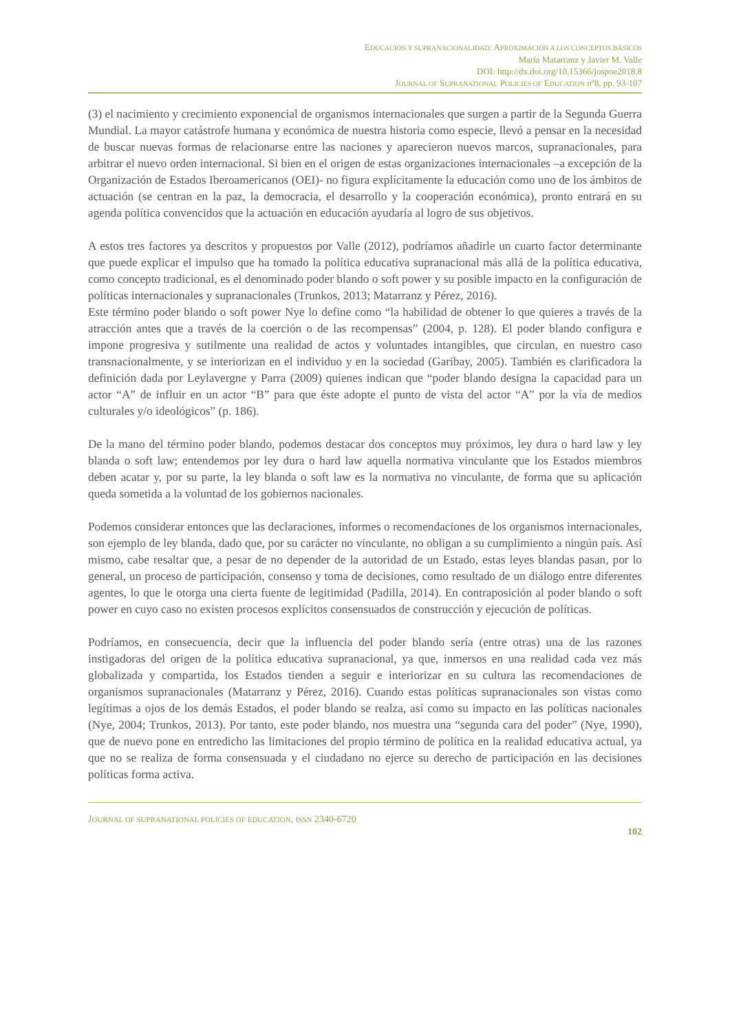EDUCACIÓN Y SUPRANACIONALIDAD: APROXIMACIÓN A LOS CONCEPTOS BÁSICOS
María Matarranz y Javier M. Valle
DOI: http://dx.doi.org/10.15366/jospoe2018.8
JOURNAL OF SUPRANATIONAL POLICIES OF EDUCATION nº8, pp. 93-107
(3) el nacimiento y crecimiento exponencial de organismos internacionales que surgen a partir de la Segunda Guerra Mundial. La mayor catástrofe humana y económica de nuestra historia como especie, llevó a pensar en la necesidad de buscar nuevas formas de relacionarse entre las naciones y aparecieron nuevos marcos, supranacionales, para arbitrar el nuevo orden internacional. Si bien en el origen de estas organizaciones internacionales –a excepción de la Organización de Estados Iberoamericanos (OEI)- no figura explícitamente la educación como uno de los ámbitos de actuación (se centran en la paz, la democracia, el desarrollo y la cooperación económica), pronto entrará en su agenda política convencidos que la actuación en educación ayudaría al logro de sus objetivos.
A estos tres factores ya descritos y propuestos por Valle (2012), podríamos añadirle un cuarto factor determinante que puede explicar el impulso que ha tomado la política educativa supranacional más allá de la política educativa, como concepto tradicional, es el denominado poder blando o soft power y su posible impacto en la configuración de políticas internacionales y supranacionales (Trunkos, 2013; Matarranz y Pérez, 2016).
Este término poder blando o soft power Nye lo define como “la habilidad de obtener lo que quieres a través de la atracción antes que a través de la coerción o de las recompensas” (2004, p. 128). El poder blando configura e impone progresiva y sutilmente una realidad de actos y voluntades intangibles, que circulan, en nuestro caso transnacionalmente, y se interiorizan en el individuo y en la sociedad (Garibay, 2005). También es clarificadora la definición dada por Leylavergne y Parra (2009) quienes indican que “poder blando designa la capacidad para un actor “A” de influir en un actor “B” para que éste adopte el punto de vista del actor “A” por la vía de medios culturales y/o ideológicos” (p. 186).
De la mano del término poder blando, podemos destacar dos conceptos muy próximos, ley dura o hard law y ley blanda o soft law; entendemos por ley dura o hard law aquella normativa vinculante que los Estados miembros deben acatar y, por su parte, la ley blanda o soft law es la normativa no vinculante, de forma que su aplicación queda sometida a la voluntad de los gobiernos nacionales.
Podemos considerar entonces que las declaraciones, informes o recomendaciones de los organismos internacionales, son ejemplo de ley blanda, dado que, por su carácter no vinculante, no obligan a su cumplimiento a ningún país. Así mismo, cabe resaltar que, a pesar de no depender de la autoridad de un Estado, estas leyes blandas pasan, por lo general, un proceso de participación, consenso y toma de decisiones, como resultado de un diálogo entre diferentes agentes, lo que le otorga una cierta fuente de legitimidad (Padilla, 2014). En contraposición al poder blando o soft power en cuyo caso no existen procesos explícitos consensuados de construcción y ejecución de políticas.
Podríamos, en consecuencia, decir que la influencia del poder blando sería (entre otras) una de las razones instigadoras del origen de la política educativa supranacional, ya que, inmersos en una realidad cada vez más globalizada y compartida, los Estados tienden a seguir e interiorizar en su cultura las recomendaciones de organismos supranacionales (Matarranz y Pérez, 2016). Cuando estas políticas supranacionales son vistas como legítimas a ojos de los demás Estados, el poder blando se realza, así como su impacto en las políticas nacionales (Nye, 2004; Trunkos, 2013). Por tanto, este poder blando, nos muestra una “segunda cara del poder” (Nye, 1990), que de nuevo pone en entredicho las limitaciones del propio término de política en la realidad educativa actual, ya que no se realiza de forma consensuada y el ciudadano no ejerce su derecho de participación en las decisiones políticas forma activa.
JOURNAL OF SUPRANATIONAL POLICIES OF EDUCATION, ISSN 2340-6720
102